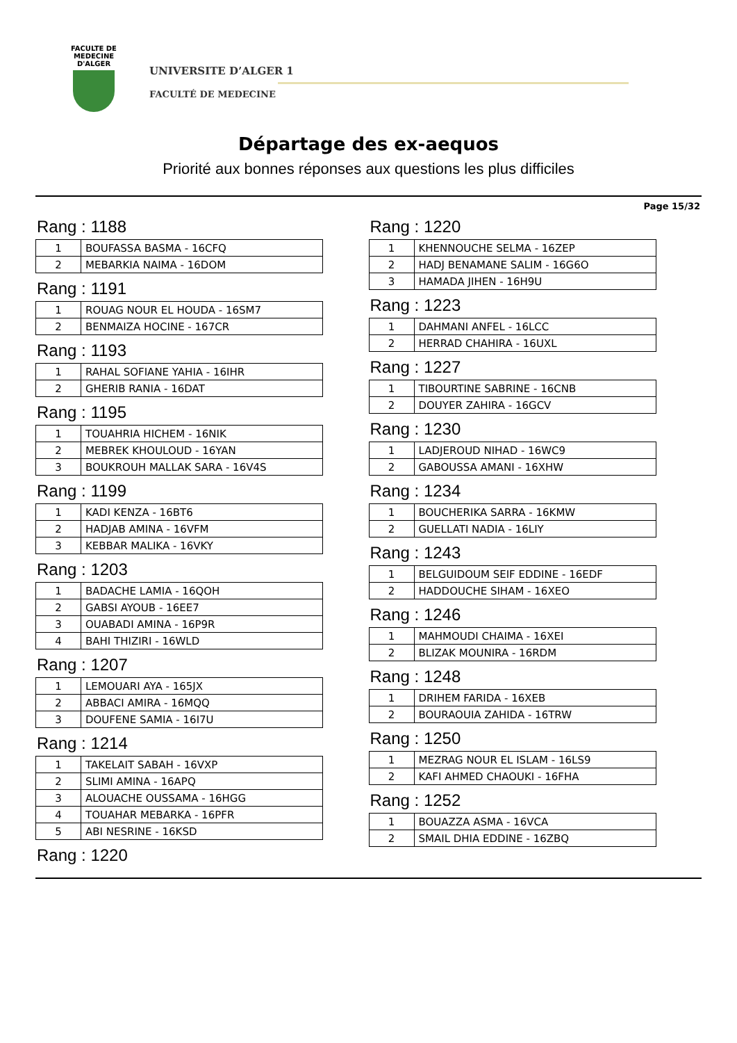FACULTE DE MEDECINE
D'ALGER
UNIVERSITE D’ALGER 1
FACULTÉ DE MEDECINE
Départage des ex-aequos
Priorité aux bonnes réponses aux questions les plus difficiles
Page 15/32
Rang : 1188
| 1 | BOUFASSA BASMA - 16CFQ |
| 2 | MEBARKIA NAIMA - 16DOM |
Rang : 1191
| 1 | ROUAG NOUR EL HOUDA - 16SM7 |
| 2 | BENMAIZA HOCINE - 167CR |
Rang : 1193
| 1 | RAHAL SOFIANE YAHIA - 16IHR |
| 2 | GHERIB RANIA - 16DAT |
Rang : 1195
| 1 | TOUAHRIA HICHEM - 16NIK |
| 2 | MEBREK KHOULOUD - 16YAN |
| 3 | BOUKROUH MALLAK SARA - 16V4S |
Rang : 1199
| 1 | KADI KENZA - 16BT6 |
| 2 | HADJAB AMINA - 16VFM |
| 3 | KEBBAR MALIKA - 16VKY |
Rang : 1203
| 1 | BADACHE LAMIA - 16QOH |
| 2 | GABSI AYOUB - 16EE7 |
| 3 | OUABADI AMINA - 16P9R |
| 4 | BAHI THIZIRI - 16WLD |
Rang : 1207
| 1 | LEMOUARI AYA - 165JX |
| 2 | ABBACI AMIRA - 16MQQ |
| 3 | DOUFENE SAMIA - 16I7U |
Rang : 1214
| 1 | TAKELAIT SABAH - 16VXP |
| 2 | SLIMI AMINA - 16APQ |
| 3 | ALOUACHE OUSSAMA - 16HGG |
| 4 | TOUAHAR MEBARKA - 16PFR |
| 5 | ABI NESRINE - 16KSD |
Rang : 1220
Rang : 1220
| 1 | KHENNOUCHE SELMA - 16ZEP |
| 2 | HADJ BENAMANE SALIM - 16G6O |
| 3 | HAMADA JIHEN - 16H9U |
Rang : 1223
| 1 | DAHMANI ANFEL - 16LCC |
| 2 | HERRAD CHAHIRA - 16UXL |
Rang : 1227
| 1 | TIBOURTINE SABRINE - 16CNB |
| 2 | DOUYER ZAHIRA - 16GCV |
Rang : 1230
| 1 | LADJEROUD NIHAD - 16WC9 |
| 2 | GABOUSSA AMANI - 16XHW |
Rang : 1234
| 1 | BOUCHERIKA SARRA - 16KMW |
| 2 | GUELLATI NADIA - 16LIY |
Rang : 1243
| 1 | BELGUIDOUM SEIF EDDINE - 16EDF |
| 2 | HADDOUCHE SIHAM - 16XEO |
Rang : 1246
| 1 | MAHMOUDI CHAIMA - 16XEI |
| 2 | BLIZAK MOUNIRA - 16RDM |
Rang : 1248
| 1 | DRIHEM FARIDA - 16XEB |
| 2 | BOURAOUIA ZAHIDA - 16TRW |
Rang : 1250
| 1 | MEZRAG NOUR EL ISLAM - 16LS9 |
| 2 | KAFI AHMED CHAOUKI - 16FHA |
Rang : 1252
| 1 | BOUAZZA ASMA - 16VCA |
| 2 | SMAIL DHIA EDDINE - 16ZBQ |